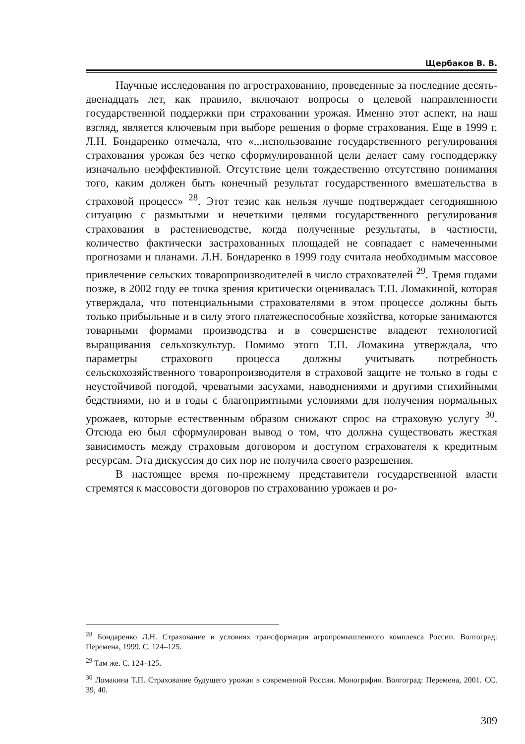Щербаков В. В.
Научные исследования по агрострахованию, проведенные за последние десять-двенадцать лет, как правило, включают вопросы о целевой направленности государственной поддержки при страховании урожая. Именно этот аспект, на наш взгляд, является ключевым при выборе решения о форме страхования. Еще в 1999 г. Л.Н. Бондаренко отмечала, что «...использование государственного регулирования страхования урожая без четко сформулированной цели делает саму господдержку изначально неэффективной. Отсутствие цели тождественно отсутствию понимания того, каким должен быть конечный результат государственного вмешательства в страховой процесс» <sup>28</sup>. Этот тезис как нельзя лучше подтверждает сегодняшнюю ситуацию с размытыми и нечеткими целями государственного регулирования страхования в растениеводстве, когда полученные результаты, в частности, количество фактически застрахованных площадей не совпадает с намеченными прогнозами и планами. Л.Н. Бондаренко в 1999 году считала необходимым массовое привлечение сельских товаропроизводителей в число страхователей <sup>29</sup>. Тремя годами позже, в 2002 году ее точка зрения критически оценивалась Т.П. Ломакиной, которая утверждала, что потенциальными страхователями в этом процессе должны быть только прибыльные и в силу этого платежеспособные хозяйства, которые занимаются товарными формами производства и в совершенстве владеют технологией выращивания сельхозкультур. Помимо этого Т.П. Ломакина утверждала, что параметры страхового процесса должны учитывать потребность сельскохозяйственного товаропроизводителя в страховой защите не только в годы с неустойчивой погодой, чреватыми засухами, наводнениями и другими стихийными бедствиями, но и в годы с благоприятными условиями для получения нормальных урожаев, которые естественным образом снижают спрос на страховую услугу <sup>30</sup>. Отсюда ею был сформулирован вывод о том, что должна существовать жесткая зависимость между страховым договором и доступом страхователя к кредитным ресурсам. Эта дискуссия до сих пор не получила своего разрешения.
В настоящее время по-прежнему представители государственной власти стремятся к массовости договоров по страхованию урожаев и ро-
<sup>28</sup> Бондаренко Л.Н. Страхование в условиях трансформации агропромышленного комплекса России. Волгоград: Перемена, 1999. С. 124–125.
<sup>29</sup> Там же. С. 124–125.
<sup>30</sup> Ломакина Т.П. Страхование будущего урожая в современной России. Монография. Волгоград: Перемена, 2001. СС. 39, 40.
309